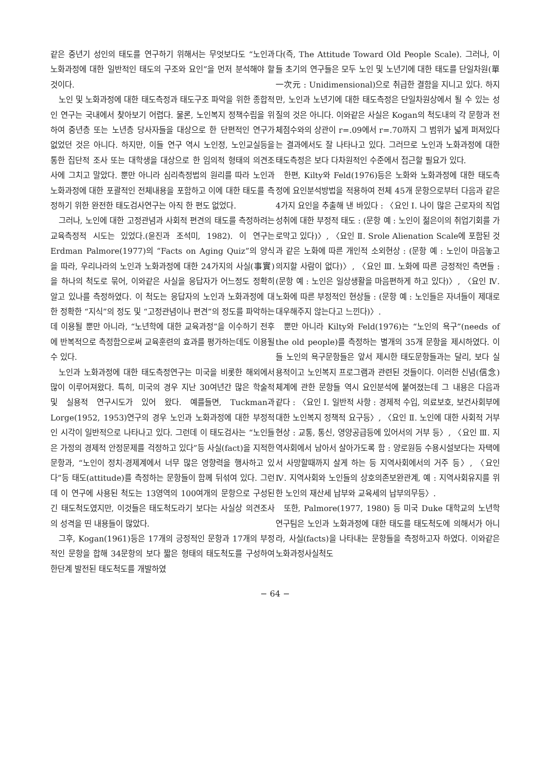같은 중년기 성인의 태도를 연구하기 위해서는 무엇보다도 “노인과 노화과정에 대한 일반적인 태도의 구조와 요인”을 먼저 분석해야 할 것이다.
노인 및 노화과정에 대한 태도측정과 태도구조 파악을 위한 종합적인 연구는 국내에서 찾아보기 어렵다. 물론, 노인복지 정책수립을 위하여 중년층 또는 노년층 당사자들을 대상으로 한 단편적인 연구가 없었던 것은 아니다. 하지만, 이들 연구 역시 노인정, 노인교실등을 통한 집단적 조사 또는 대학생을 대상으로 한 임의적 형태의 의견조사에 그치고 말았다. 뿐만 아니라 심리측정법의 원리를 따라 노인과 노화과정에 대한 포괄적인 전체내용을 포함하고 이에 대한 태도를 측정하기 위한 완전한 태도검사연구는 아직 한 편도 없었다.
그러나, 노인에 대한 고정관념과 사회적 편견의 태도를 측정하려는 교육측정적 시도는 있었다.(윤진과 조석미, 1982). 이 연구는 Erdman Palmore(1977)의 “Facts on Aging Quiz”의 양식을 따라, 우리나라의 노인과 노화과정에 대한 24가지의 사실(事實)을 하나의 척도로 묶어, 이와같은 사실을 응답자가 어느정도 정확히 알고 있나를 측정하였다. 이 척도는 응답자의 노인과 노화과정에 대한 정확한 “지식”의 정도 및 “고정관념이나 편견”의 정도를 파악하는데 이용될 뿐만 아니라, “노년학에 대한 교육과정”을 이수하기 전후에 반복적으로 측정함으로써 교육훈련의 효과를 평가하는데도 이용될 수 있다.
노인과 노화과정에 대한 태도측정연구는 미국을 비롯한 해외에서 많이 이루어져왔다. 특히, 미국의 경우 지난 30여년간 많은 학술적 및 실용적 연구시도가 있어 왔다. 예를들면, Tuckman과 Lorge(1952, 1953)연구의 경우 노인과 노화과정에 대한 부정적인 시각이 일반적으로 나타나고 있다. 그런데 이 태도검사는 “노인들은 가정의 경제적 안정문제를 걱정하고 있다”등 사실(fact)을 지적한 문항과, “노인이 정치·경제계에서 너무 많은 영향력을 행사하고 있다”등 태도(attitude)를 측정하는 문항들이 함께 뒤섞여 있다. 그런데 이 연구에 사용된 척도는 13영역의 100여개의 문항으로 구성된 긴 태도척도였지만, 이것들은 태도척도라기 보다는 사실상 의견조사의 성격을 띤 내용들이 많았다.
그후, Kogan(1961)등은 17개의 긍정적인 문항과 17개의 부정적인 문항을 합해 34문항의 보다 짧은 형태의 태도척도를 구성하여 한단계 발전된 태도척도를 개발하였
다(즉, The Attitude Toward Old People Scale). 그러나, 이들 초기의 연구들은 모두 노인 및 노년기에 대한 태도를 단일차원(單一次元 : Unidimensional)으로 취급한 결함을 지니고 있다. 하지만, 노인과 노년기에 대한 태도측정은 단일차원상에서 될 수 있는 성질의 것은 아니다. 이와같은 사실은 Kogan의 척도내의 각 문항과 전체점수와의 상관이 r=.09에서 r=.70까지 그 범위가 넓게 퍼져있다는 결과에서도 잘 나타나고 있다. 그러므로 노인과 노화과정에 대한 태도측정은 보다 다차원적인 수준에서 접근할 필요가 있다.
한편, Kilty와 Feld(1976)등은 노화와 노화과정에 대한 태도측정에 요인분석방법을 적용하여 전체 45개 문항으로부터 다음과 같은 4가지 요인을 추출해 낸 바있다 : 〈요인 Ⅰ. 나이 많은 근로자의 직업성취에 대한 부정적 태도 : (문항 예 : 노인이 젊은이의 취업기회를 가로막고 있다)〉, 〈요인 Ⅱ. Srole Alienation Scale에 포함된 것과 같은 노화에 따른 개인적 소외현상 : (문항 예 : 노인이 마음놓고 의지할 사람이 없다)〉, 〈요인 Ⅲ. 노화에 따른 긍정적인 측면들 : (문항 예 : 노인은 일상생활을 마음편하게 하고 있다)〉, 〈요인 Ⅳ. 노화에 따른 부정적인 현상들 : (문항 예 : 노인들은 자녀들이 제대로 대우해주지 않는다고 느낀다)〉.
뿐만 아니라 Kilty와 Feld(1976)는 “노인의 욕구”(needs of the old people)를 측정하는 별개의 35개 문항을 제시하였다. 이들 노인의 욕구문항들은 앞서 제시한 태도문항들과는 달리, 보다 실용적이고 노인복지 프로그램과 관련된 것들이다. 이러한 신념(信念)체계에 관한 문항들 역시 요인분석에 붙여졌는데 그 내용은 다음과 같다 : 〈요인 Ⅰ. 일반적 사항 : 경제적 수입, 의료보호, 보건사회부에 대한 노인복지 정책적 요구등〉, 〈요인 Ⅱ. 노인에 대한 사회적 거부현상 : 교통, 통신, 영양공급등에 있어서의 거부 등〉, 〈요인 Ⅲ. 지역사회에서 남아서 살아가도록 함 : 양로원등 수용시설보다는 자택에서 사망할때까지 살게 하는 등 지역사회에서의 거주 등〉, 〈요인 Ⅳ. 지역사회와 노인들의 상호의존보완관계, 예 : 지역사회유지를 위한 노인의 재산세 납부와 교육세의 납부의무등〉.
또한, Palmore(1977, 1980) 등 미국 Duke 대학교의 노년학 연구팀은 노인과 노화과정에 대한 태도를 태도척도에 의해서가 아니라, 사실(facts)을 나타내는 문항들을 측정하고자 하였다. 이와같은 노화과정사실척도
− 64 −